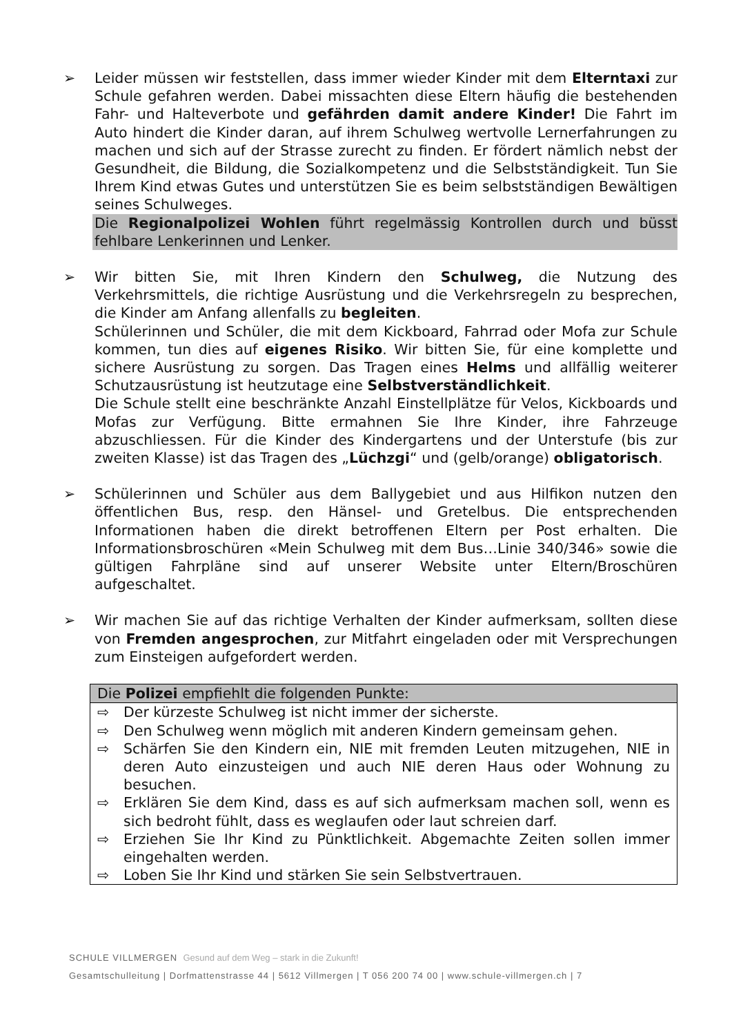➢ Leider müssen wir feststellen, dass immer wieder Kinder mit dem Elterntaxi zur Schule gefahren werden. Dabei missachten diese Eltern häufig die bestehenden Fahr- und Halteverbote und gefährden damit andere Kinder! Die Fahrt im Auto hindert die Kinder daran, auf ihrem Schulweg wertvolle Lernerfahrungen zu machen und sich auf der Strasse zurecht zu finden. Er fördert nämlich nebst der Gesundheit, die Bildung, die Sozialkompetenz und die Selbstständigkeit. Tun Sie Ihrem Kind etwas Gutes und unterstützen Sie es beim selbstständigen Bewältigen seines Schulweges.
Die Regionalpolizei Wohlen führt regelmässig Kontrollen durch und büsst fehlbare Lenkerinnen und Lenker.
➢ Wir bitten Sie, mit Ihren Kindern den Schulweg, die Nutzung des Verkehrsmittels, die richtige Ausrüstung und die Verkehrsregeln zu besprechen, die Kinder am Anfang allenfalls zu begleiten.
Schülerinnen und Schüler, die mit dem Kickboard, Fahrrad oder Mofa zur Schule kommen, tun dies auf eigenes Risiko. Wir bitten Sie, für eine komplette und sichere Ausrüstung zu sorgen. Das Tragen eines Helms und allfällig weiterer Schutzausrüstung ist heutzutage eine Selbstverständlichkeit.
Die Schule stellt eine beschränkte Anzahl Einstellplätze für Velos, Kickboards und Mofas zur Verfügung. Bitte ermahnen Sie Ihre Kinder, ihre Fahrzeuge abzuschliessen. Für die Kinder des Kindergartens und der Unterstufe (bis zur zweiten Klasse) ist das Tragen des „Lüchzgi“ und (gelb/orange) obligatorisch.
➢ Schülerinnen und Schüler aus dem Ballygebiet und aus Hilfikon nutzen den öffentlichen Bus, resp. den Hänsel- und Gretelbus. Die entsprechenden Informationen haben die direkt betroffenen Eltern per Post erhalten. Die Informationsbroschüren «Mein Schulweg mit dem Bus…Linie 340/346» sowie die gültigen Fahrpläne sind auf unserer Website unter Eltern/Broschüren aufgeschaltet.
➢ Wir machen Sie auf das richtige Verhalten der Kinder aufmerksam, sollten diese von Fremden angesprochen, zur Mitfahrt eingeladen oder mit Versprechungen zum Einsteigen aufgefordert werden.
Die Polizei empfiehlt die folgenden Punkte:
⇨ Der kürzeste Schulweg ist nicht immer der sicherste.
⇨ Den Schulweg wenn möglich mit anderen Kindern gemeinsam gehen.
⇨ Schärfen Sie den Kindern ein, NIE mit fremden Leuten mitzugehen, NIE in deren Auto einzusteigen und auch NIE deren Haus oder Wohnung zu besuchen.
⇨ Erklären Sie dem Kind, dass es auf sich aufmerksam machen soll, wenn es sich bedroht fühlt, dass es weglaufen oder laut schreien darf.
⇨ Erziehen Sie Ihr Kind zu Pünktlichkeit. Abgemachte Zeiten sollen immer eingehalten werden.
⇨ Loben Sie Ihr Kind und stärken Sie sein Selbstvertrauen.
SCHULE VILLMERGEN Gesund auf dem Weg – stark in die Zukunft!
Gesamtschulleitung | Dorfmattenstrasse 44 | 5612 Villmergen | T 056 200 74 00 | www.schule-villmergen.ch | 7